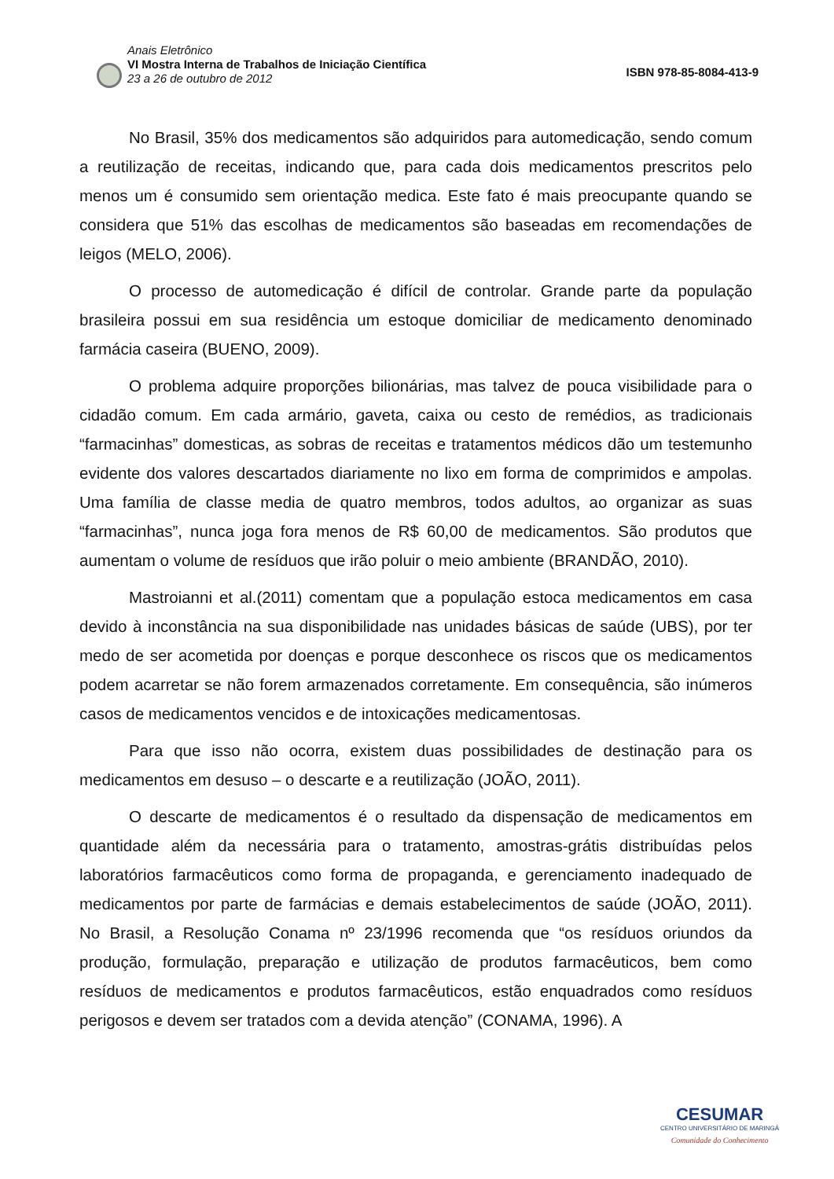Anais Eletrônico
VI Mostra Interna de Trabalhos de Iniciação Científica
23 a 26 de outubro de 2012
ISBN 978-85-8084-413-9
No Brasil, 35% dos medicamentos são adquiridos para automedicação, sendo comum a reutilização de receitas, indicando que, para cada dois medicamentos prescritos pelo menos um é consumido sem orientação medica. Este fato é mais preocupante quando se considera que 51% das escolhas de medicamentos são baseadas em recomendações de leigos (MELO, 2006).
O processo de automedicação é difícil de controlar. Grande parte da população brasileira possui em sua residência um estoque domiciliar de medicamento denominado farmácia caseira (BUENO, 2009).
O problema adquire proporções bilionárias, mas talvez de pouca visibilidade para o cidadão comum. Em cada armário, gaveta, caixa ou cesto de remédios, as tradicionais “farmacinhas” domesticas, as sobras de receitas e tratamentos médicos dão um testemunho evidente dos valores descartados diariamente no lixo em forma de comprimidos e ampolas. Uma família de classe media de quatro membros, todos adultos, ao organizar as suas “farmacinhas”, nunca joga fora menos de R$ 60,00 de medicamentos. São produtos que aumentam o volume de resíduos que irão poluir o meio ambiente (BRANDÃO, 2010).
Mastroianni et al.(2011) comentam que a população estoca medicamentos em casa devido à inconstância na sua disponibilidade nas unidades básicas de saúde (UBS), por ter medo de ser acometida por doenças e porque desconhece os riscos que os medicamentos podem acarretar se não forem armazenados corretamente. Em consequência, são inúmeros casos de medicamentos vencidos e de intoxicações medicamentosas.
Para que isso não ocorra, existem duas possibilidades de destinação para os medicamentos em desuso – o descarte e a reutilização (JOÃO, 2011).
O descarte de medicamentos é o resultado da dispensação de medicamentos em quantidade além da necessária para o tratamento, amostras-grátis distribuídas pelos laboratórios farmacêuticos como forma de propaganda, e gerenciamento inadequado de medicamentos por parte de farmácias e demais estabelecimentos de saúde (JOÃO, 2011). No Brasil, a Resolução Conama nº 23/1996 recomenda que “os resíduos oriundos da produção, formulação, preparação e utilização de produtos farmacêuticos, bem como resíduos de medicamentos e produtos farmacêuticos, estão enquadrados como resíduos perigosos e devem ser tratados com a devida atenção” (CONAMA, 1996). A
CESUMAR
CENTRO UNIVERSITÁRIO DE MARINGÁ
Comunidade do Conhecimento